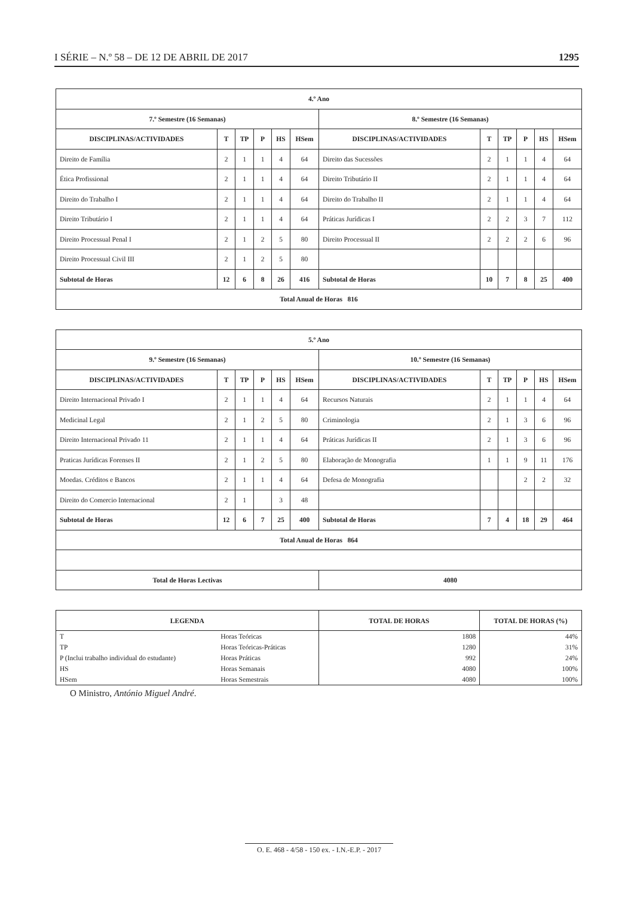I SÉRIE – N.º 58 – DE 12 DE ABRIL DE 2017 1295
| 4.º Ano | | | | | | | | | | | |
| --- | --- | --- | --- | --- | --- | --- | --- | --- | --- | --- | --- |
| 7.º Semestre (16 Semanas) | | | | | | 8.º Semestre (16 Semanas) | | | | | |
| DISCIPLINAS/ACTIVIDADES | T | TP | P | HS | HSem | DISCIPLINAS/ACTIVIDADES | T | TP | P | HS | HSem |
| Direito de Família | 2 | 1 | 1 | 4 | 64 | Direito das Sucessões | 2 | 1 | 1 | 4 | 64 |
| Ética Profissional | 2 | 1 | 1 | 4 | 64 | Direito Tributário II | 2 | 1 | 1 | 4 | 64 |
| Direito do Trabalho I | 2 | 1 | 1 | 4 | 64 | Direito do Trabalho II | 2 | 1 | 1 | 4 | 64 |
| Direito Tributário I | 2 | 1 | 1 | 4 | 64 | Práticas Jurídicas I | 2 | 2 | 3 | 7 | 112 |
| Direito Processual Penal I | 2 | 1 | 2 | 5 | 80 | Direito Processual II | 2 | 2 | 2 | 6 | 96 |
| Direito Processual Civil III | 2 | 1 | 2 | 5 | 80 | | | | | | |
| Subtotal de Horas | 12 | 6 | 8 | 26 | 416 | Subtotal de Horas | 10 | 7 | 8 | 25 | 400 |
| Total Anual de Horas 816 | | | | | | | | | | | |
| 5.º Ano | | | | | | | | | | | |
| --- | --- | --- | --- | --- | --- | --- | --- | --- | --- | --- | --- |
| 9.º Semestre (16 Semanas) | | | | | | 10.º Semestre (16 Semanas) | | | | | |
| DISCIPLINAS/ACTIVIDADES | T | TP | P | HS | HSem | DISCIPLINAS/ACTIVIDADES | T | TP | P | HS | HSem |
| Direito Internacional Privado I | 2 | 1 | 1 | 4 | 64 | Recursos Naturais | 2 | 1 | 1 | 4 | 64 |
| Medicinal Legal | 2 | 1 | 2 | 5 | 80 | Criminologia | 2 | 1 | 3 | 6 | 96 |
| Direito Internacional Privado 11 | 2 | 1 | 1 | 4 | 64 | Práticas Jurídicas II | 2 | 1 | 3 | 6 | 96 |
| Praticas Jurídicas Forenses II | 2 | 1 | 2 | 5 | 80 | Elaboração de Monografia | 1 | 1 | 9 | 11 | 176 |
| Moedas. Créditos e Bancos | 2 | 1 | 1 | 4 | 64 | Defesa de Monografia | | | 2 | 2 | 32 |
| Direito do Comercio Internacional | 2 | 1 | | 3 | 48 | | | | | | |
| Subtotal de Horas | 12 | 6 | 7 | 25 | 400 | Subtotal de Horas | 7 | 4 | 18 | 29 | 464 |
| Total Anual de Horas 864 | | | | | | | | | | | |
| Total de Horas Lectivas | | | | | | 4080 | | | | | |
| LEGENDA | | TOTAL DE HORAS | TOTAL DE HORAS (%) |
| --- | --- | --- | --- |
| T | Horas Teóricas | 1808 | 44% |
| TP | Horas Teóricas-Práticas | 1280 | 31% |
| P (Inclui trabalho individual do estudante) | Horas Práticas | 992 | 24% |
| HS | Horas Semanais | 4080 | 100% |
| HSem | Horas Semestrais | 4080 | 100% |
O Ministro, António Miguel André.
O. E. 468 - 4/58 - 150 ex. - I.N.-E.P. - 2017